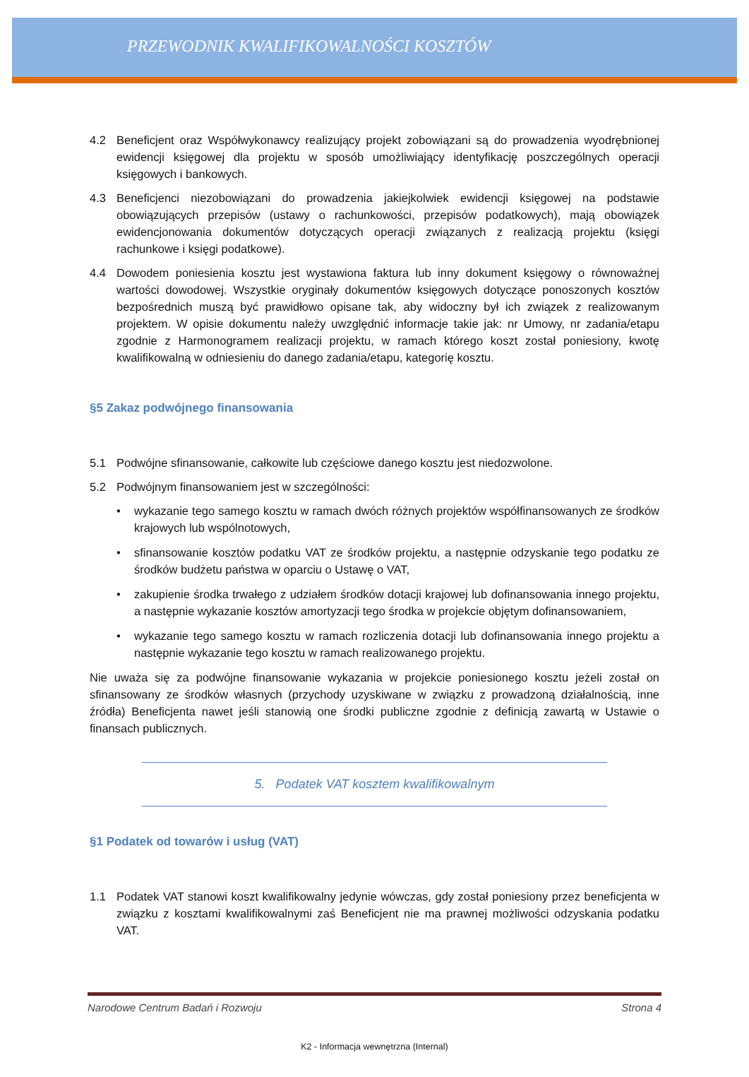PRZEWODNIK KWALIFIKOWALNOŚCI KOSZTÓW
4.2 Beneficjent oraz Współwykonawcy realizujący projekt zobowiązani są do prowadzenia wyodrębnionej ewidencji księgowej dla projektu w sposób umożliwiający identyfikację poszczególnych operacji księgowych i bankowych.
4.3 Beneficjenci niezobowiązani do prowadzenia jakiejkolwiek ewidencji księgowej na podstawie obowiązujących przepisów (ustawy o rachunkowości, przepisów podatkowych), mają obowiązek ewidencjonowania dokumentów dotyczących operacji związanych z realizacją projektu (księgi rachunkowe i księgi podatkowe).
4.4 Dowodem poniesienia kosztu jest wystawiona faktura lub inny dokument księgowy o równoważnej wartości dowodowej. Wszystkie oryginały dokumentów księgowych dotyczące ponoszonych kosztów bezpośrednich muszą być prawidłowo opisane tak, aby widoczny był ich związek z realizowanym projektem. W opisie dokumentu należy uwzględnić informacje takie jak: nr Umowy, nr zadania/etapu zgodnie z Harmonogramem realizacji projektu, w ramach którego koszt został poniesiony, kwotę kwalifikowalną w odniesieniu do danego zadania/etapu, kategorię kosztu.
§5 Zakaz podwójnego finansowania
5.1 Podwójne sfinansowanie, całkowite lub częściowe danego kosztu jest niedozwolone.
5.2 Podwójnym finansowaniem jest w szczególności:
• wykazanie tego samego kosztu w ramach dwóch różnych projektów współfinansowanych ze środków krajowych lub wspólnotowych,
• sfinansowanie kosztów podatku VAT ze środków projektu, a następnie odzyskanie tego podatku ze środków budżetu państwa w oparciu o Ustawę o VAT,
• zakupienie środka trwałego z udziałem środków dotacji krajowej lub dofinansowania innego projektu, a następnie wykazanie kosztów amortyzacji tego środka w projekcie objętym dofinansowaniem,
• wykazanie tego samego kosztu w ramach rozliczenia dotacji lub dofinansowania innego projektu a następnie wykazanie tego kosztu w ramach realizowanego projektu.
Nie uważa się za podwójne finansowanie wykazania w projekcie poniesionego kosztu jeżeli został on sfinansowany ze środków własnych (przychody uzyskiwane w związku z prowadzoną działalnością, inne źródła) Beneficjenta nawet jeśli stanowią one środki publiczne zgodnie z definicją zawartą w Ustawie o finansach publicznych.
5. Podatek VAT kosztem kwalifikowalnym
§1 Podatek od towarów i usług (VAT)
1.1 Podatek VAT stanowi koszt kwalifikowalny jedynie wówczas, gdy został poniesiony przez beneficjenta w związku z kosztami kwalifikowalnymi zaś Beneficjent nie ma prawnej możliwości odzyskania podatku VAT.
Narodowe Centrum Badań i Rozwoju Strona 4
K2 - Informacja wewnętrzna (Internal)